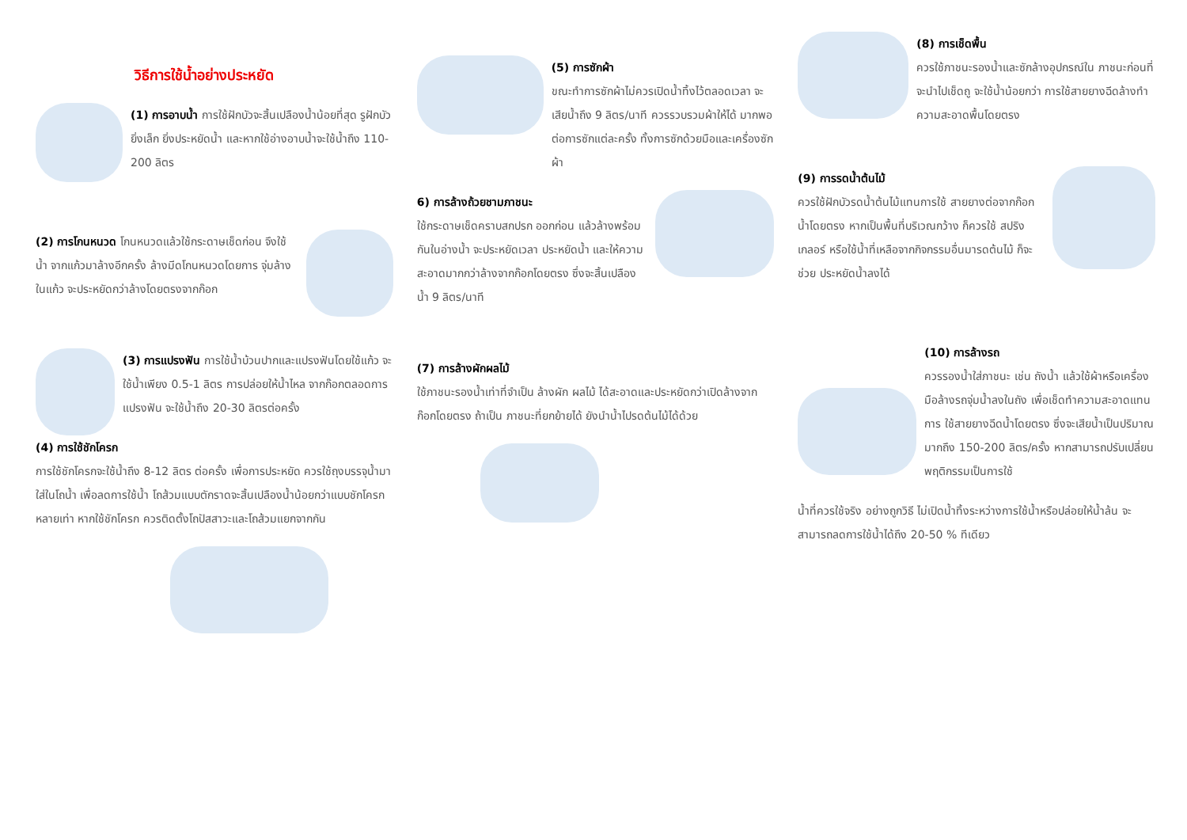วิธีการใช้น้ำอย่างประหยัด
(1) การอาบน้ำ การใช้ฝักบัวจะสิ้นเปลืองน้ำน้อยที่สุด รูฝักบัว ยิ่งเล็ก ยิ่งประหยัดน้ำ และหากใช้อ่างอาบน้ำจะใช้น้ำถึง 110-200 ลิตร
(2) การโกนหนวด โกนหนวดแล้วใช้กระดาษเช็ดก่อน จึงใช้น้ำ จากแก้วมาล้างอีกครั้ง ล้างมีดโกนหนวดโดยการ จุ่มล้างในแก้ว จะประหยัดกว่าล้างโดยตรงจากก๊อก
(3) การแปรงฟัน การใช้น้ำบ้วนปากและแปรงฟันโดยใช้แก้ว จะใช้น้ำเพียง 0.5-1 ลิตร การปล่อยให้น้ำไหล จากก๊อกตลอดการ แปรงฟัน จะใช้น้ำถึง 20-30 ลิตรต่อครั้ง
(4) การใช้ชักโครก
การใช้ชักโครกจะใช้น้ำถึง 8-12 ลิตร ต่อครั้ง เพื่อการประหยัด ควรใช้ถุงบรรจุน้ำมาใส่ในโถน้ำ เพื่อลดการใช้น้ำ โถส้วมแบบตักราดจะสิ้นเปลืองน้ำน้อยกว่าแบบชักโครกหลายเท่า หากใช้ชักโครก ควรติดตั้งโถปัสสาวะและโถส้วมแยกจากกัน
(5) การซักผ้า
ขณะทำการซักผ้าไม่ควรเปิดน้ำทิ้งไว้ตลอดเวลา จะเสียน้ำถึง 9 ลิตร/นาที ควรรวบรวมผ้าให้ได้ มากพอต่อการซักแต่ละครั้ง ทั้งการซักด้วยมือและเครื่องซักผ้า
6) การล้างถ้วยชามภาชนะ
ใช้กระดาษเช็ดคราบสกปรก ออกก่อน แล้วล้างพร้อมกันในอ่างน้ำ จะประหยัดเวลา ประหยัดน้ำ และให้ความสะอาดมากกว่าล้างจากก๊อกโดยตรง ซึ่งจะสิ้นเปลืองน้ำ 9 ลิตร/นาที
(7) การล้างผักผลไม้
ใช้ภาชนะรองน้ำเท่าที่จำเป็น ล้างผัก ผลไม้ ได้สะอาดและประหยัดกว่าเปิดล้างจากก๊อกโดยตรง ถ้าเป็น ภาชนะที่ยกย้ายได้ ยังนำน้ำไปรดต้นไม้ได้ด้วย
(8) การเช็ดพื้น
ควรใช้ภาชนะรองน้ำและซักล้างอุปกรณ์ใน ภาชนะก่อนที่จะนำไปเช็ดถู จะใช้น้ำน้อยกว่า การใช้สายยางฉีดล้างทำ ความสะอาดพื้นโดยตรง
(9) การรดน้ำต้นไม้
ควรใช้ฝักบัวรดน้ำต้นไม้แทนการใช้ สายยางต่อจากก๊อกน้ำโดยตรง หากเป็นพื้นที่บริเวณกว้าง ก็ควรใช้ สปริงเกลอร์ หรือใช้น้ำที่เหลือจากกิจกรรมอื่นมารดต้นไม้ ก็จะช่วย ประหยัดน้ำลงได้
(10) การล้างรถ
ควรรองน้ำใส่ภาชนะ เช่น ถังน้ำ แล้วใช้ผ้าหรือเครื่องมือล้างรถจุ่มน้ำลงในถัง เพื่อเช็ดทำความสะอาดแทนการ ใช้สายยางฉีดน้ำโดยตรง ซึ่งจะเสียน้ำเป็นปริมาณมากถึง 150-200 ลิตร/ครั้ง หากสามารถปรับเปลี่ยนพฤติกรรมเป็นการใช้
น้ำที่ควรใช้จริง อย่างถูกวิธี ไม่เปิดน้ำทิ้งระหว่างการใช้น้ำหรือปล่อยให้น้ำล้น จะ สามารถลดการใช้น้ำได้ถึง 20-50 % ทีเดียว